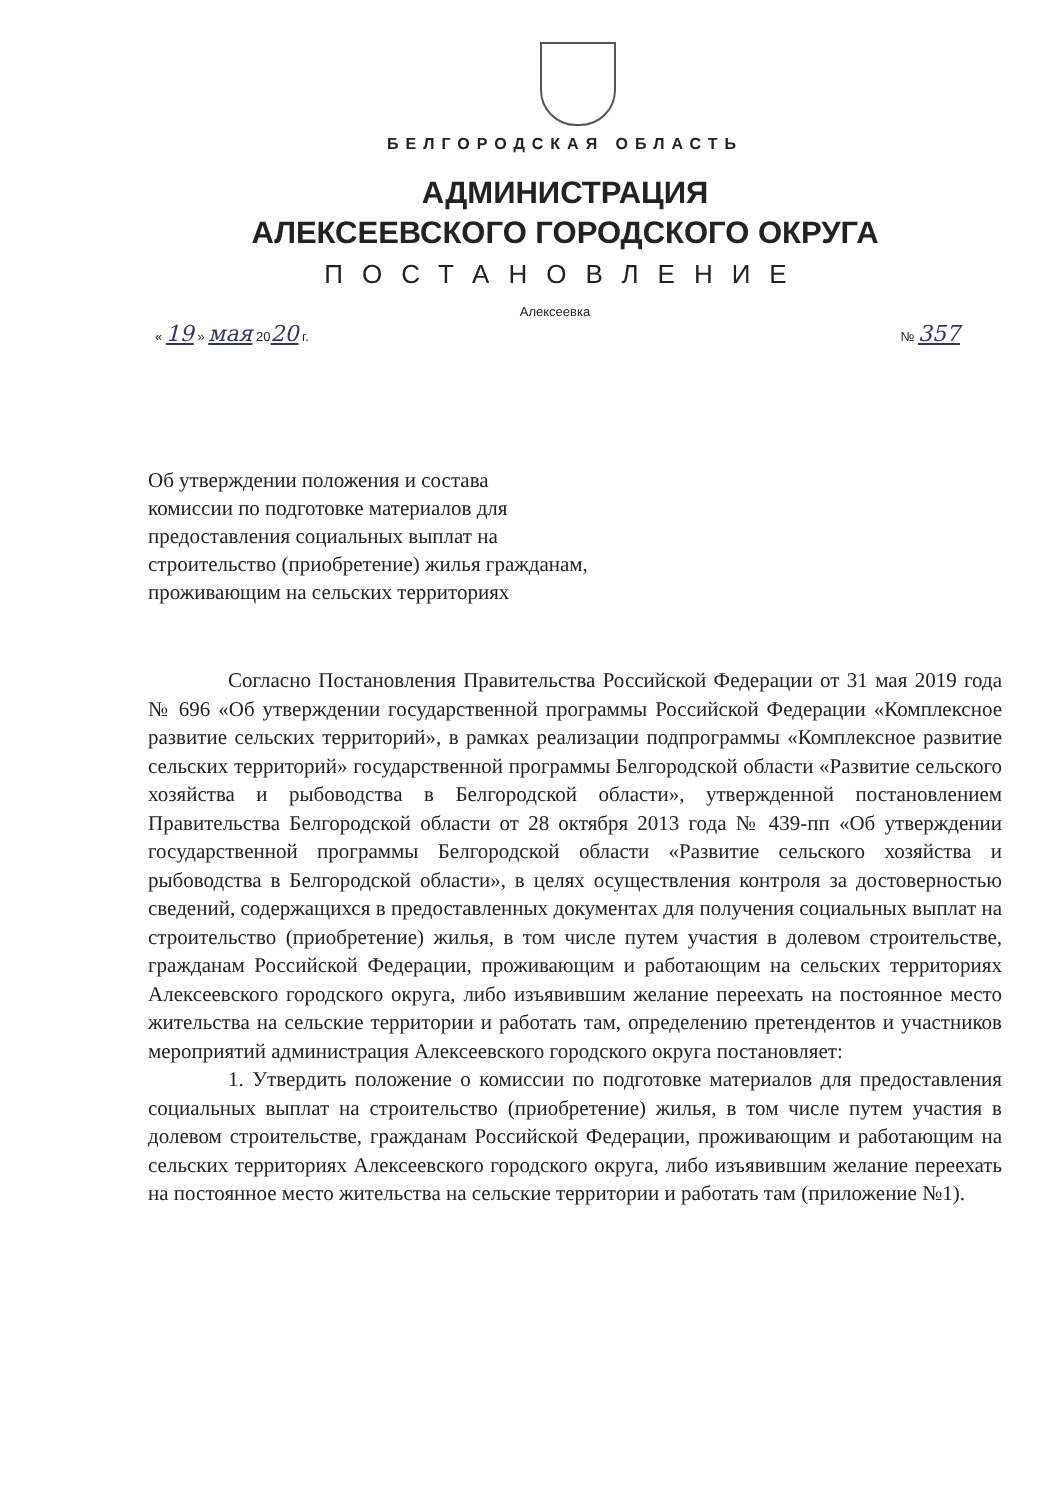БЕЛГОРОДСКАЯ ОБЛАСТЬ
АДМИНИСТРАЦИЯ
АЛЕКСЕЕВСКОГО ГОРОДСКОГО ОКРУГА
ПОСТАНОВЛЕНИЕ
Алексеевка
« 19 » мая 2020 г. № 357
Об утверждении положения и состава
комиссии по подготовке материалов для
предоставления социальных выплат на
строительство (приобретение) жилья гражданам,
проживающим на сельских территориях
Согласно Постановления Правительства Российской Федерации от 31 мая 2019 года № 696 «Об утверждении государственной программы Российской Федерации «Комплексное развитие сельских территорий», в рамках реализации подпрограммы «Комплексное развитие сельских территорий» государственной программы Белгородской области «Развитие сельского хозяйства и рыбоводства в Белгородской области», утвержденной постановлением Правительства Белгородской области от 28 октября 2013 года № 439-пп «Об утверждении государственной программы Белгородской области «Развитие сельского хозяйства и рыбоводства в Белгородской области», в целях осуществления контроля за достоверностью сведений, содержащихся в предоставленных документах для получения социальных выплат на строительство (приобретение) жилья, в том числе путем участия в долевом строительстве, гражданам Российской Федерации, проживающим и работающим на сельских территориях Алексеевского городского округа, либо изъявившим желание переехать на постоянное место жительства на сельские территории и работать там, определению претендентов и участников мероприятий администрация Алексеевского городского округа постановляет:
1. Утвердить положение о комиссии по подготовке материалов для предоставления социальных выплат на строительство (приобретение) жилья, в том числе путем участия в долевом строительстве, гражданам Российской Федерации, проживающим и работающим на сельских территориях Алексеевского городского округа, либо изъявившим желание переехать на постоянное место жительства на сельские территории и работать там (приложение №1).